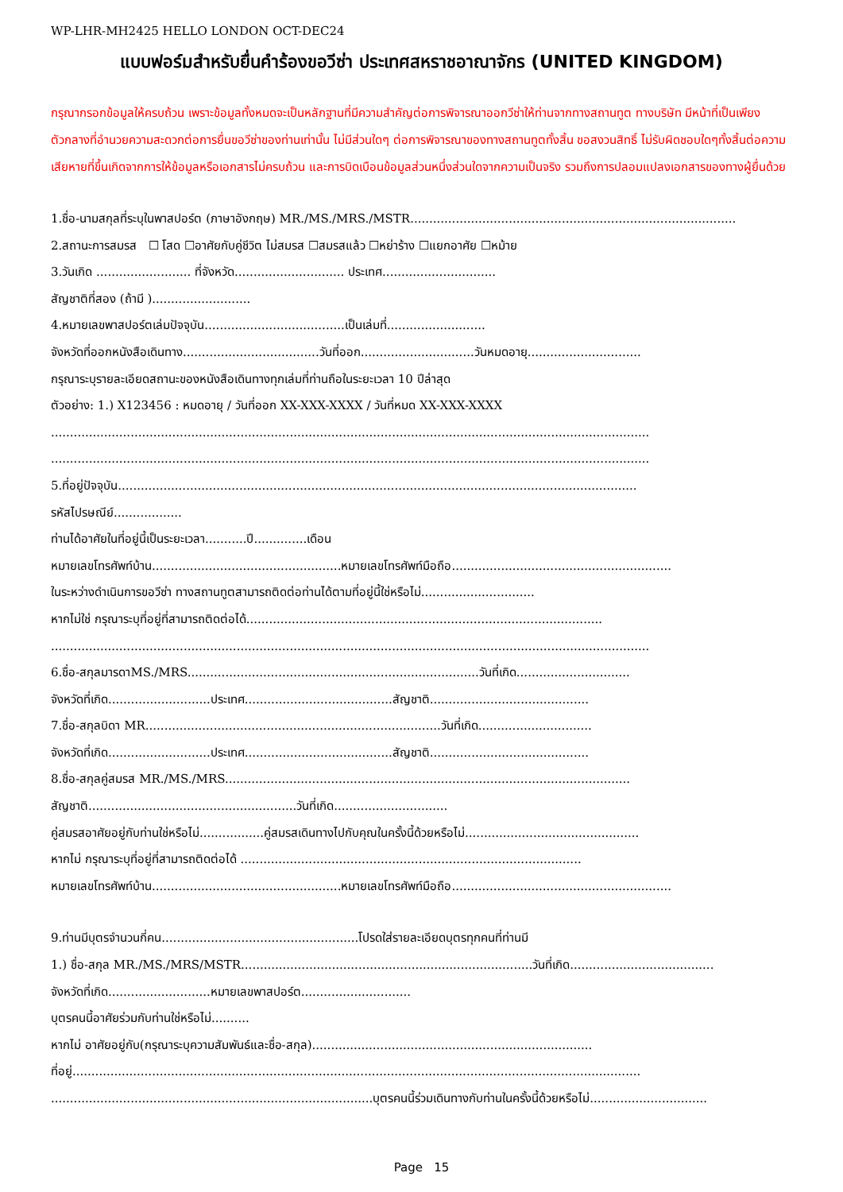WP-LHR-MH2425 HELLO LONDON OCT-DEC24
แบบฟอร์มสำหรับยื่นคำร้องขอวีซ่า ประเทศสหราชอาณาจักร (UNITED KINGDOM)
กรุณากรอกข้อมูลให้ครบถ้วน เพราะข้อมูลทั้งหมดจะเป็นหลักฐานที่มีความสำคัญต่อการพิจารณาออกวีซ่าให้ท่านจากทางสถานทูต ทางบริษัท มีหน้าที่เป็นเพียงตัวกลางที่อำนวยความสะดวกต่อการยื่นขอวีซ่าของท่านเท่านั้น ไม่มีส่วนใดๆ ต่อการพิจารณาของทางสถานทูตทั้งสิ้น ขอสงวนสิทธิ์ ไม่รับผิดชอบใดๆทั้งสิ้นต่อความเสียหายที่ขึ้นเกิดจากการให้ข้อมูลหรือเอกสารไม่ครบถ้วน และการบิดเบือนข้อมูลส่วนหนึ่งส่วนใดจากความเป็นจริง รวมถึงการปลอมแปลงเอกสารของทางผู้ยื่นด้วย
1.ชื่อ-นามสกุลที่ระบุในพาสปอร์ต (ภาษาอังกฤษ) MR./MS./MRS./MSTR......................................................................................
2.สถานะการสมรส ☐ โสด ☐อาศัยกับคู่ชีวิต ไม่สมรส ☐สมรสแล้ว ☐หย่าร้าง ☐แยกอาศัย ☐หม้าย
3.วันเกิด ......................... ที่จังหวัด............................. ประเทศ..............................
สัญชาติที่สอง (ถ้ามี )..........................
4.หมายเลขพาสปอร์ตเล่มปัจจุบัน.....................................เป็นเล่มที่..........................
จังหวัดที่ออกหนังสือเดินทาง....................................วันที่ออก..............................วันหมดอายุ..............................
กรุณาระบุรายละเอียดสถานะของหนังสือเดินทางทุกเล่มที่ท่านถือในระยะเวลา 10 ปีล่าสุด
ตัวอย่าง: 1.) X123456 : หมดอายุ / วันที่ออก XX-XXX-XXXX / วันที่หมด XX-XXX-XXXX
..............................................................................................................................................................
..............................................................................................................................................................
5.ที่อยู่ปัจจุบัน.........................................................................................................................................
รหัสไปรษณีย์..................
ท่านได้อาศัยในที่อยู่นี้เป็นระยะเวลา...........ปี..............เดือน
หมายเลขโทรศัพท์บ้าน..................................................หมายเลขโทรศัพท์มือถือ..........................................................
ในระหว่างดำเนินการขอวีซ่า ทางสถานทูตสามารถติดต่อท่านได้ตามที่อยู่นี้ใช่หรือไม่..............................
หากไม่ใช่ กรุณาระบุที่อยู่ที่สามารถติดต่อได้..............................................................................................
..............................................................................................................................................................
6.ชื่อ-สกุลมารดาMS./MRS.............................................................................วันที่เกิด..............................
จังหวัดที่เกิด...........................ประเทศ.......................................สัญชาติ..........................................
7.ชื่อ-สกุลบิดา MR..............................................................................วันที่เกิด..............................
จังหวัดที่เกิด...........................ประเทศ.......................................สัญชาติ..........................................
8.ชื่อ-สกุลคู่สมรส MR./MS./MRS...........................................................................................................
สัญชาติ.......................................................วันที่เกิด..............................
คู่สมรสอาศัยอยู่กับท่านใช่หรือไม่.................คู่สมรสเดินทางไปกับคุณในครั้งนี้ด้วยหรือไม่..............................................
หากไม่ กรุณาระบุที่อยู่ที่สามารถติดต่อได้ ..........................................................................................
หมายเลขโทรศัพท์บ้าน..................................................หมายเลขโทรศัพท์มือถือ..........................................................
9.ท่านมีบุตรจำนวนกี่คน....................................................โปรดใส่รายละเอียดบุตรทุกคนที่ท่านมี
1.) ชื่อ-สกุล MR./MS./MRS/MSTR.............................................................................วันที่เกิด......................................
จังหวัดที่เกิด...........................หมายเลขพาสปอร์ต.............................
บุตรคนนี้อาศัยร่วมกับท่านใช่หรือไม่..........
หากไม่ อาศัยอยู่กับ(กรุณาระบุความสัมพันธ์และชื่อ-สกุล)..........................................................................
ที่อยู่......................................................................................................................................................
.....................................................................................บุตรคนนี้ร่วมเดินทางกับท่านในครั้งนี้ด้วยหรือไม่...............................
Page 15